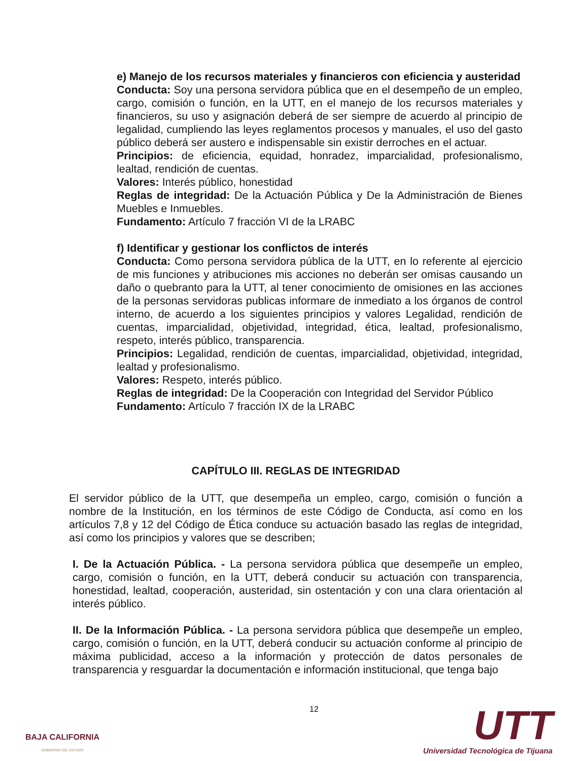e) Manejo de los recursos materiales y financieros con eficiencia y austeridad
Conducta: Soy una persona servidora pública que en el desempeño de un empleo, cargo, comisión o función, en la UTT, en el manejo de los recursos materiales y financieros, su uso y asignación deberá de ser siempre de acuerdo al principio de legalidad, cumpliendo las leyes reglamentos procesos y manuales, el uso del gasto público deberá ser austero e indispensable sin existir derroches en el actuar.
Principios: de eficiencia, equidad, honradez, imparcialidad, profesionalismo, lealtad, rendición de cuentas.
Valores: Interés público, honestidad
Reglas de integridad: De la Actuación Pública y De la Administración de Bienes Muebles e Inmuebles.
Fundamento: Artículo 7 fracción VI de la LRABC
f) Identificar y gestionar los conflictos de interés
Conducta: Como persona servidora pública de la UTT, en lo referente al ejercicio de mis funciones y atribuciones mis acciones no deberán ser omisas causando un daño o quebranto para la UTT, al tener conocimiento de omisiones en las acciones de la personas servidoras publicas informare de inmediato a los órganos de control interno, de acuerdo a los siguientes principios y valores Legalidad, rendición de cuentas, imparcialidad, objetividad, integridad, ética, lealtad, profesionalismo, respeto, interés público, transparencia.
Principios: Legalidad, rendición de cuentas, imparcialidad, objetividad, integridad, lealtad y profesionalismo.
Valores: Respeto, interés público.
Reglas de integridad: De la Cooperación con Integridad del Servidor Público
Fundamento: Artículo 7 fracción IX de la LRABC
CAPÍTULO III. REGLAS DE INTEGRIDAD
El servidor público de la UTT, que desempeña un empleo, cargo, comisión o función a nombre de la Institución, en los términos de este Código de Conducta, así como en los artículos 7,8 y 12 del Código de Ética conduce su actuación basado las reglas de integridad, así como los principios y valores que se describen;
I. De la Actuación Pública. - La persona servidora pública que desempeñe un empleo, cargo, comisión o función, en la UTT, deberá conducir su actuación con transparencia, honestidad, lealtad, cooperación, austeridad, sin ostentación y con una clara orientación al interés público.
II. De la Información Pública. - La persona servidora pública que desempeñe un empleo, cargo, comisión o función, en la UTT, deberá conducir su actuación conforme al principio de máxima publicidad, acceso a la información y protección de datos personales de transparencia y resguardar la documentación e información institucional, que tenga bajo
12
BAJA CALIFORNIA
GOBIERNO DEL ESTADO
UTT
Universidad Tecnológica de Tijuana